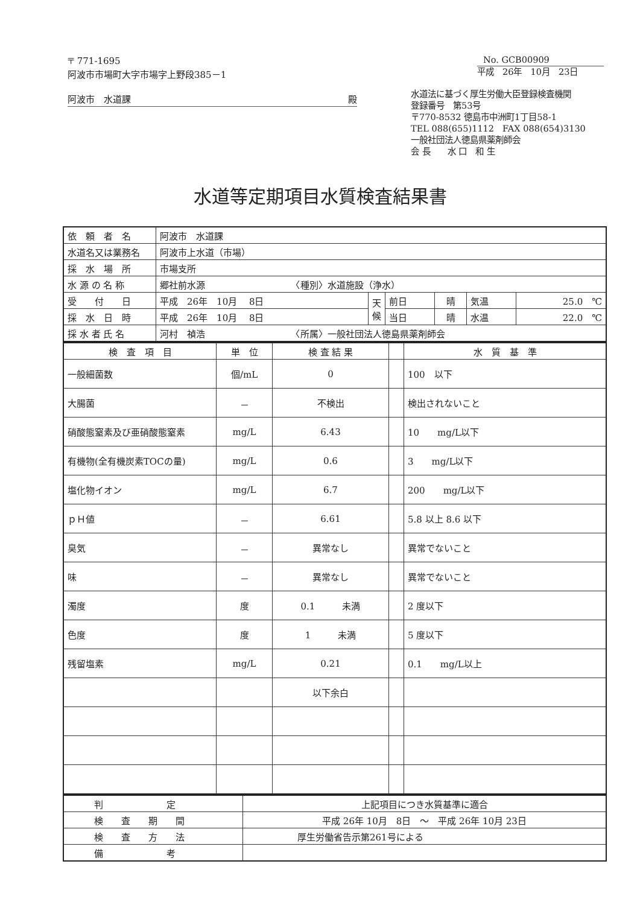〒 771-1695
阿波市市場町大字市場字上野段385－1
阿波市　水道課 殿
No. GCB00909
平成　26年　10月　23日
水道法に基づく厚生労働大臣登録検査機関
登録番号　第53号
〒770-8532 徳島市中洲町1丁目58-1
TEL 088(655)1112　FAX 088(654)3130
一般社団法人徳島県薬剤師会
会 長　　水 口　和 生
水道等定期項目水質検査結果書
| 依 頼 者 名 | 阿波市 水道課 | | | | | |
| 水道名又は業務名 | 阿波市上水道（市場） | | | | | |
| 採 水 場 所 | 市場支所 | | | | | |
| 水 源 の 名 称 | 郷社前水源 〈種別〉水道施設（浄水） | | | | | |
| 受 付 日 | 平成 26年 10月 8日 | 天 候 | 前日 | 晴 | 気温 | 25.0 ℃ |
| 採 水 日 時 | 平成 26年 10月 8日 | | 当日 | 晴 | 水温 | 22.0 ℃ |
| 採 水 者 氏 名 | 河村 禎浩 〈所属〉一般社団法人徳島県薬剤師会 | | | | | |
| 検 査 項 目 | 単 位 | 検 査 結 果 | | 水 質 基 準 |
| --- | --- | --- | --- | --- |
| 一般細菌数 | 個/mL | 0 | | 100 以下 |
| 大腸菌 | － | 不検出 | | 検出されないこと |
| 硝酸態窒素及び亜硝酸態窒素 | mg/L | 6.43 | | 10 mg/L以下 |
| 有機物(全有機炭素TOCの量) | mg/L | 0.6 | | 3 mg/L以下 |
| 塩化物イオン | mg/L | 6.7 | | 200 mg/L以下 |
| ｐＨ値 | － | 6.61 | | 5.8 以上 8.6 以下 |
| 臭気 | － | 異常なし | | 異常でないこと |
| 味 | － | 異常なし | | 異常でないこと |
| 濁度 | 度 | 0.1 未満 | | 2 度以下 |
| 色度 | 度 | 1 未満 | | 5 度以下 |
| 残留塩素 | mg/L | 0.21 | | 0.1 mg/L以上 |
| | | 以下余白 | | |
| 判 定 | 上記項目につき水質基準に適合 |
| 検 査 期 間 | 平成 26年 10月 8日 ～ 平成 26年 10月 23日 |
| 検 査 方 法 | 厚生労働省告示第261号による |
| 備 考 | |